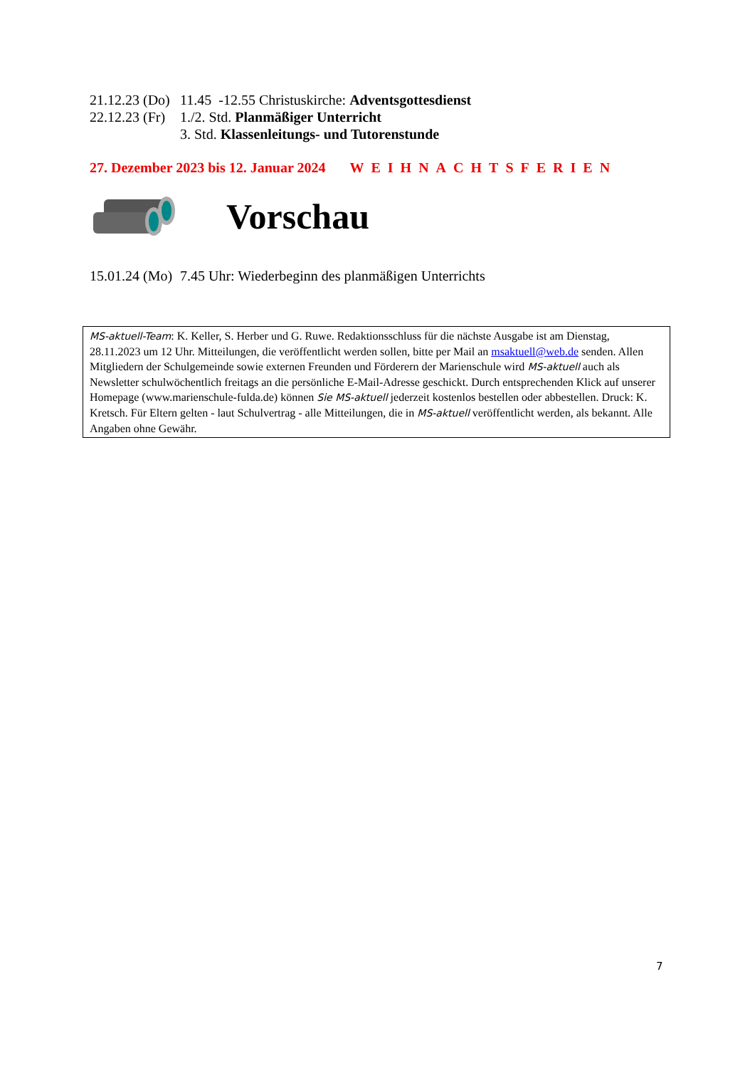21.12.23 (Do) 11.45 -12.55 Christuskirche: Adventsgottesdienst
22.12.23 (Fr) 1./2. Std. Planmäßiger Unterricht
3. Std. Klassenleitungs- und Tutorenstunde
27. Dezember 2023 bis 12. Januar 2024 WEIHNACHTSFERIEN
Vorschau
15.01.24 (Mo) 7.45 Uhr: Wiederbeginn des planmäßigen Unterrichts
MS-aktuell-Team: K. Keller, S. Herber und G. Ruwe. Redaktionsschluss für die nächste Ausgabe ist am Dienstag, 28.11.2023 um 12 Uhr. Mitteilungen, die veröffentlicht werden sollen, bitte per Mail an msaktuell@web.de senden. Allen Mitgliedern der Schulgemeinde sowie externen Freunden und Förderern der Marienschule wird MS-aktuell auch als Newsletter schulwöchentlich freitags an die persönliche E-Mail-Adresse geschickt. Durch entsprechenden Klick auf unserer Homepage (www.marienschule-fulda.de) können Sie MS-aktuell jederzeit kostenlos bestellen oder abbestellen. Druck: K. Kretsch. Für Eltern gelten - laut Schulvertrag - alle Mitteilungen, die in MS-aktuell veröffentlicht werden, als bekannt. Alle Angaben ohne Gewähr.
7